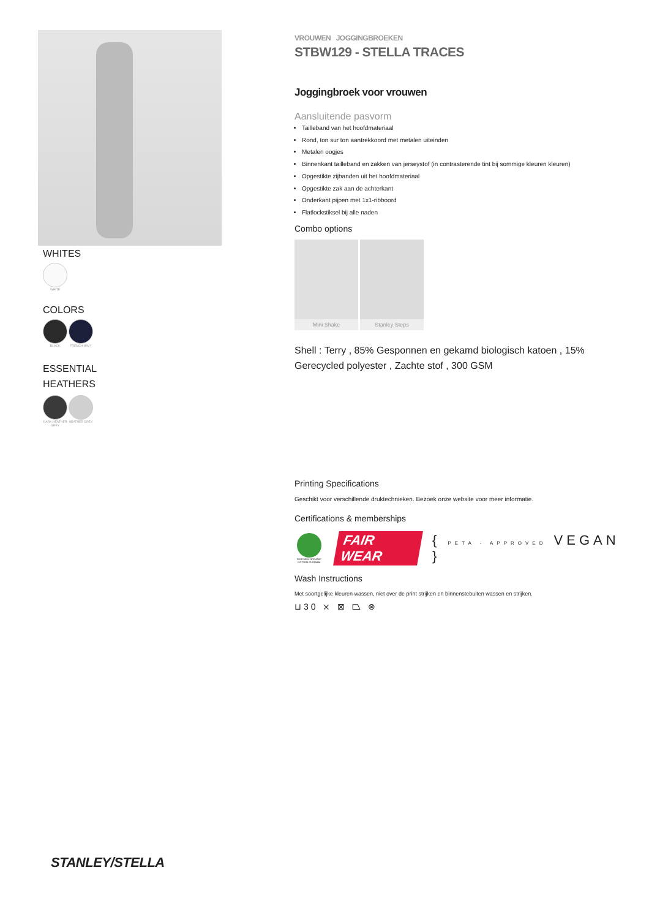WHITES
WHITE
COLORS
BLACK FRENCH NAVY
ESSENTIAL
HEATHERS
DARK HEATHER GREY
HEATHER GREY
VROUWEN JOGGINGBROEKEN
STBW129 - STELLA TRACES
Joggingbroek voor vrouwen
Aansluitende pasvorm
Tailleband van het hoofdmateriaal
Rond, ton sur ton aantrekkoord met metalen uiteinden
Metalen oogjes
Binnenkant tailleband en zakken van jerseystof (in contrasterende tint bij sommige kleuren kleuren)
Opgestikte zijbanden uit het hoofdmateriaal
Opgestikte zak aan de achterkant
Onderkant pijpen met 1x1-ribboord
Flatlockstiksel bij alle naden
Combo options
Mini Shake Stanley Steps
Shell : Terry , 85% Gesponnen en gekamd biologisch katoen , 15% Gerecycled polyester , Zachte stof , 300 GSM
Printing Specifications
Geschikt voor verschillende druktechnieken. Bezoek onze website voor meer informatie.
Certifications & memberships
GOTS 85% ORGANIC COTTON CU819434
FAIR WEAR { PETA - APPROVED VEGAN }
Wash Instructions
Met soortgelijke kleuren wassen, niet over de print strijken en binnenstebuiten wassen en strijken.
⊔30 ⨯ ⊠ ⏢ ⊗
STANLEY/STELLA